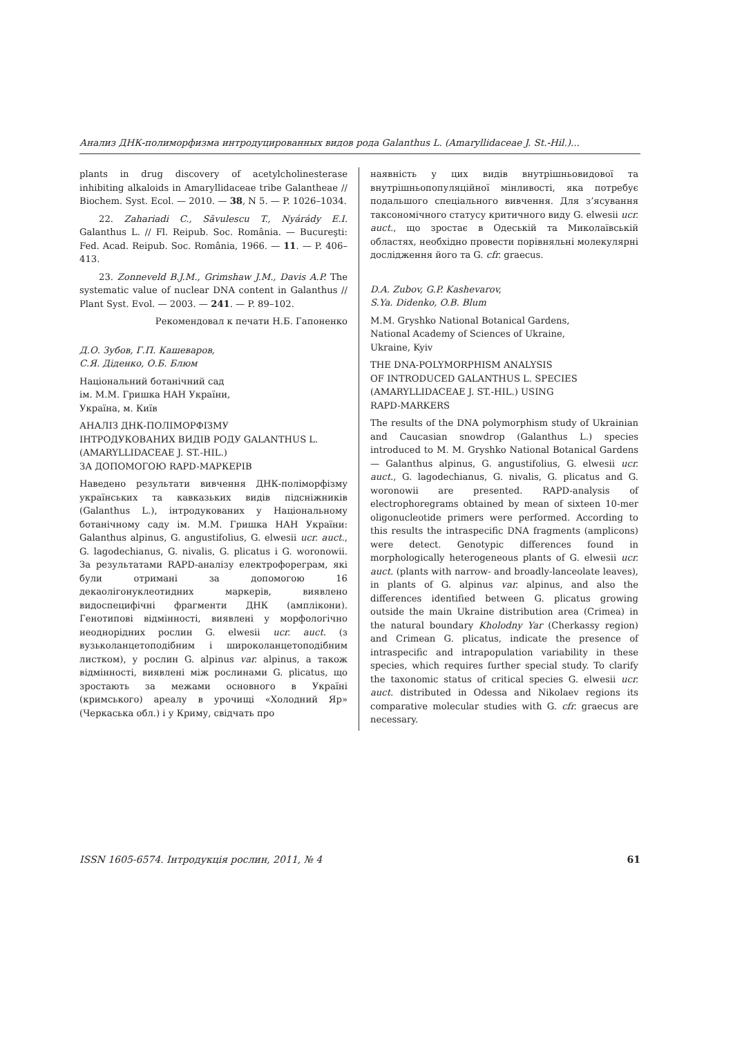Анализ ДНК-полиморфизма интродуцированных видов рода Galanthus L. (Amaryllidaceae J. St.-Hil.)...
plants in drug discovery of acetylcholinesterase inhibiting alkaloids in Amaryllidaceae tribe Galantheae // Biochem. Syst. Ecol. — 2010. — 38, N 5. — P. 1026–1034.
22. Zahariadi C., Săvulescu T., Nyárády E.I. Galanthus L. // Fl. Reipub. Soc. România. — Bucureşti: Fed. Acad. Reipub. Soc. România, 1966. — 11. — P. 406–413.
23. Zonneveld B.J.M., Grimshaw J.M., Davis A.P. The systematic value of nuclear DNA content in Galanthus // Plant Syst. Evol. — 2003. — 241. — P. 89–102.
Рекомендовал к печати Н.Б. Гапоненко
Д.О. Зубов, Г.П. Кашеваров,
С.Я. Діденко, О.Б. Блюм
Національний ботанічний сад
ім. М.М. Гришка НАН України,
Україна, м. Київ
АНАЛІЗ ДНК-ПОЛІМОРФІЗМУ
ІНТРОДУКОВАНИХ ВИДІВ РОДУ GALANTHUS L.
(AMARYLLIDACEAE J. ST.-HIL.)
ЗА ДОПОМОГОЮ RAPD-МАРКЕРІВ
Наведено результати вивчення ДНК-поліморфізму українських та кавказьких видів підсніжників (Galanthus L.), інтродукованих у Національному ботанічному саду ім. М.М. Гришка НАН України: Galanthus alpinus, G. angustifolius, G. elwesii ucr. auct., G. lagodechianus, G. nivalis, G. plicatus і G. woronowii. За результатами RAPD-аналізу електрофореграм, які були отримані за допомогою 16 декаолігонуклеотидних маркерів, виявлено видоспецифічні фрагменти ДНК (амплікони). Генотипові відмінності, виявлені у морфологічно неоднорідних рослин G. elwesii ucr. auct. (з вузьколанцетоподібним і широколанцетоподібним листком), у рослин G. alpinus var. alpinus, а також відмінності, виявлені між рослинами G. plicatus, що зростають за межами основного в Україні (кримського) ареалу в урочищі «Холодний Яр» (Черкаська обл.) і у Криму, свідчать про
наявність у цих видів внутрішньовидової та внутрішньопопуляційної мінливості, яка потребує подальшого спеціального вивчення. Для з’ясування таксономічного статусу критичного виду G. elwesii ucr. auct., що зростає в Одеській та Миколаївській областях, необхідно провести порівняльні молекулярні дослідження його та G. cfr. graecus.
D.A. Zubov, G.P. Kashevarov,
S.Ya. Didenko, O.B. Blum
M.M. Gryshko National Botanical Gardens,
National Academy of Sciences of Ukraine,
Ukraine, Kyiv
THE DNA-POLYMORPHISM ANALYSIS
OF INTRODUCED GALANTHUS L. SPECIES
(AMARYLLIDACEAE J. ST.-HIL.) USING
RAPD-MARKERS
The results of the DNA polymorphism study of Ukrainian and Caucasian snowdrop (Galanthus L.) species introduced to M. M. Gryshko National Botanical Gardens — Galanthus alpinus, G. angustifolius, G. elwesii ucr. auct., G. lagodechianus, G. nivalis, G. plicatus and G. woronowii are presented. RAPD-analysis of electrophoregrams obtained by mean of sixteen 10-mer oligonucleotide primers were performed. According to this results the intraspecific DNA fragments (amplicons) were detect. Genotypic differences found in morphologically heterogeneous plants of G. elwesii ucr. auct. (plants with narrow- and broadly-lanceolate leaves), in plants of G. alpinus var. alpinus, and also the differences identified between G. plicatus growing outside the main Ukraine distribution area (Crimea) in the natural boundary Kholodny Yar (Cherkassy region) and Crimean G. plicatus, indicate the presence of intraspecific and intrapopulation variability in these species, which requires further special study. To clarify the taxonomic status of critical species G. elwesii ucr. auct. distributed in Odessa and Nikolaev regions its comparative molecular studies with G. cfr. graecus are necessary.
ISSN 1605-6574. Інтродукція рослин, 2011, № 4 61